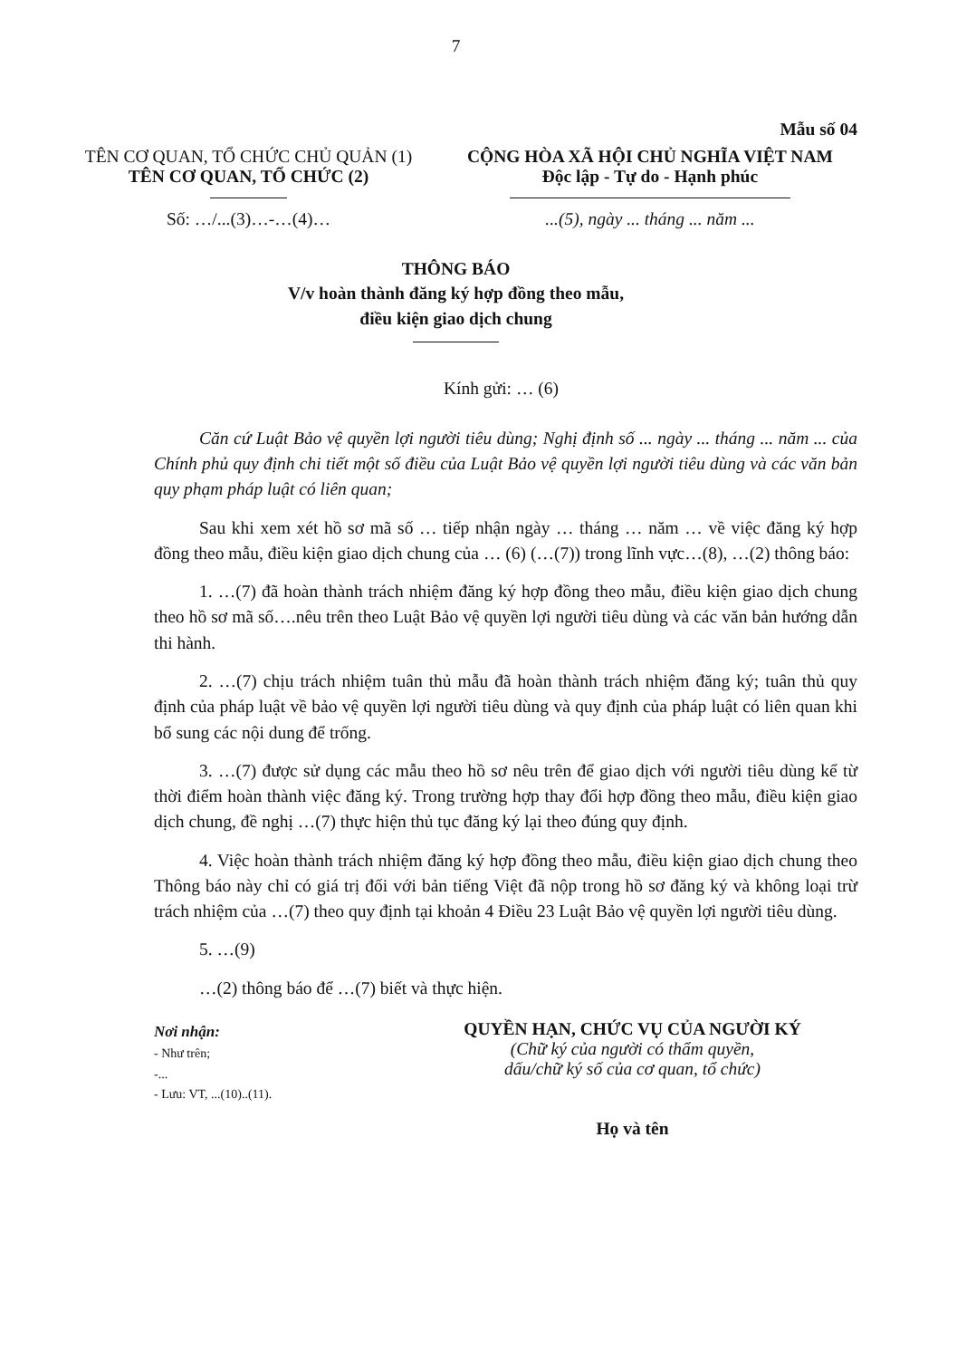7
Mẫu số 04
TÊN CƠ QUAN, TỔ CHỨC CHỦ QUẢN (1)
TÊN CƠ QUAN, TỔ CHỨC (2)
Số: …/...(3)…-…(4)…
CỘNG HÒA XÃ HỘI CHỦ NGHĨA VIỆT NAM
Độc lập - Tự do - Hạnh phúc
...(5), ngày ... tháng ... năm ...
THÔNG BÁO
V/v hoàn thành đăng ký hợp đồng theo mẫu,
điều kiện giao dịch chung
Kính gửi: … (6)
Căn cứ Luật Bảo vệ quyền lợi người tiêu dùng; Nghị định số ... ngày ... tháng ... năm ... của Chính phủ quy định chi tiết một số điều của Luật Bảo vệ quyền lợi người tiêu dùng và các văn bản quy phạm pháp luật có liên quan;
Sau khi xem xét hồ sơ mã số … tiếp nhận ngày … tháng … năm … về việc đăng ký hợp đồng theo mẫu, điều kiện giao dịch chung của … (6) (…(7)) trong lĩnh vực…(8), …(2) thông báo:
1. …(7) đã hoàn thành trách nhiệm đăng ký hợp đồng theo mẫu, điều kiện giao dịch chung theo hồ sơ mã số….nêu trên theo Luật Bảo vệ quyền lợi người tiêu dùng và các văn bản hướng dẫn thi hành.
2. …(7) chịu trách nhiệm tuân thủ mẫu đã hoàn thành trách nhiệm đăng ký; tuân thủ quy định của pháp luật về bảo vệ quyền lợi người tiêu dùng và quy định của pháp luật có liên quan khi bổ sung các nội dung để trống.
3. …(7) được sử dụng các mẫu theo hồ sơ nêu trên để giao dịch với người tiêu dùng kể từ thời điểm hoàn thành việc đăng ký. Trong trường hợp thay đổi hợp đồng theo mẫu, điều kiện giao dịch chung, đề nghị …(7) thực hiện thủ tục đăng ký lại theo đúng quy định.
4. Việc hoàn thành trách nhiệm đăng ký hợp đồng theo mẫu, điều kiện giao dịch chung theo Thông báo này chỉ có giá trị đối với bản tiếng Việt đã nộp trong hồ sơ đăng ký và không loại trừ trách nhiệm của …(7) theo quy định tại khoản 4 Điều 23 Luật Bảo vệ quyền lợi người tiêu dùng.
5. …(9)
…(2) thông báo để …(7) biết và thực hiện.
Nơi nhận:
- Như trên;
-...
- Lưu: VT, ...(10)..(11).
QUYỀN HẠN, CHỨC VỤ CỦA NGƯỜI KÝ
(Chữ ký của người có thẩm quyền,
dấu/chữ ký số của cơ quan, tổ chức)
Họ và tên